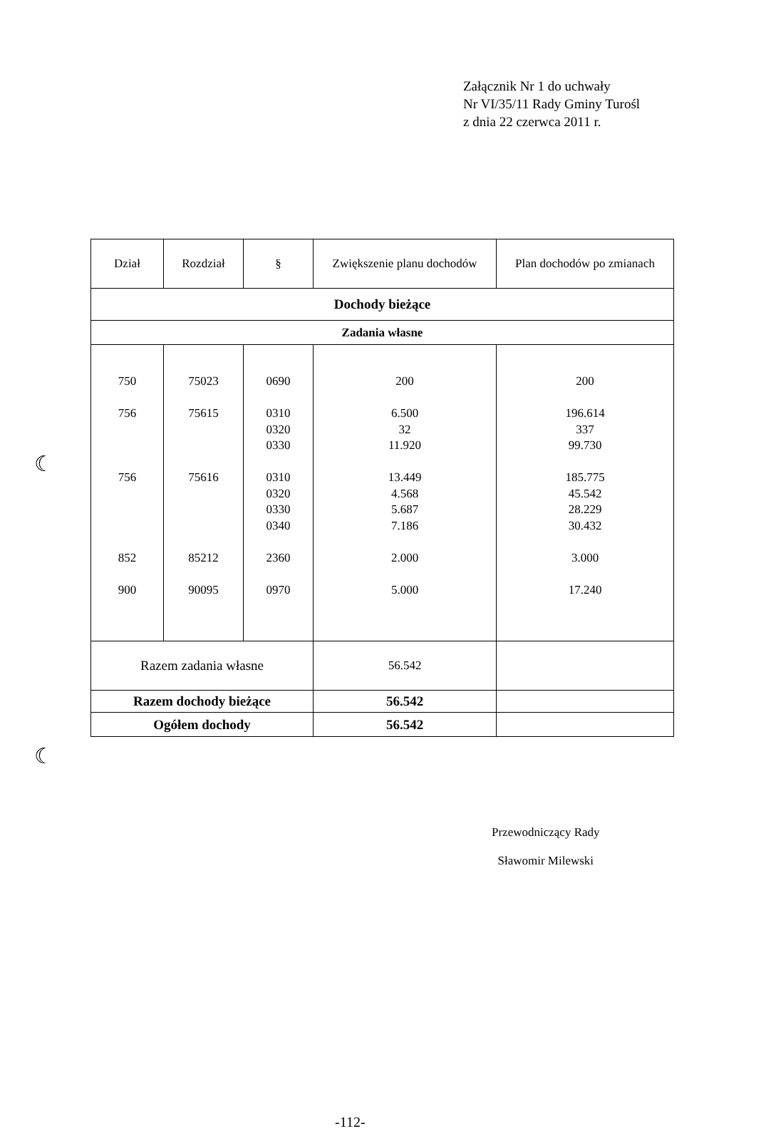Załącznik Nr 1 do uchwały
Nr VI/35/11 Rady Gminy Turośl
z dnia 22 czerwca 2011 r.
| Dział | Rozdział | § | Zwiększenie planu dochodów | Plan dochodów po zmianach |
| --- | --- | --- | --- | --- |
| Dochody bieżące | | | | |
| Zadania własne | | | | |
| 750 756 756 852 900 | 75023 75615 75616 85212 90095 | 0690 0310 0320 0330 0310 0320 0330 0340 2360 0970 | 200 6.500 32 11.920 13.449 4.568 5.687 7.186 2.000 5.000 | 200 196.614 337 99.730 185.775 45.542 28.229 30.432 3.000 17.240 |
| Razem zadania własne | | | 56.542 | |
| Razem dochody bieżące | | | 56.542 | |
| Ogółem dochody | | | 56.542 | |
☾
☾
Przewodniczący Rady
Sławomir Milewski
-112-